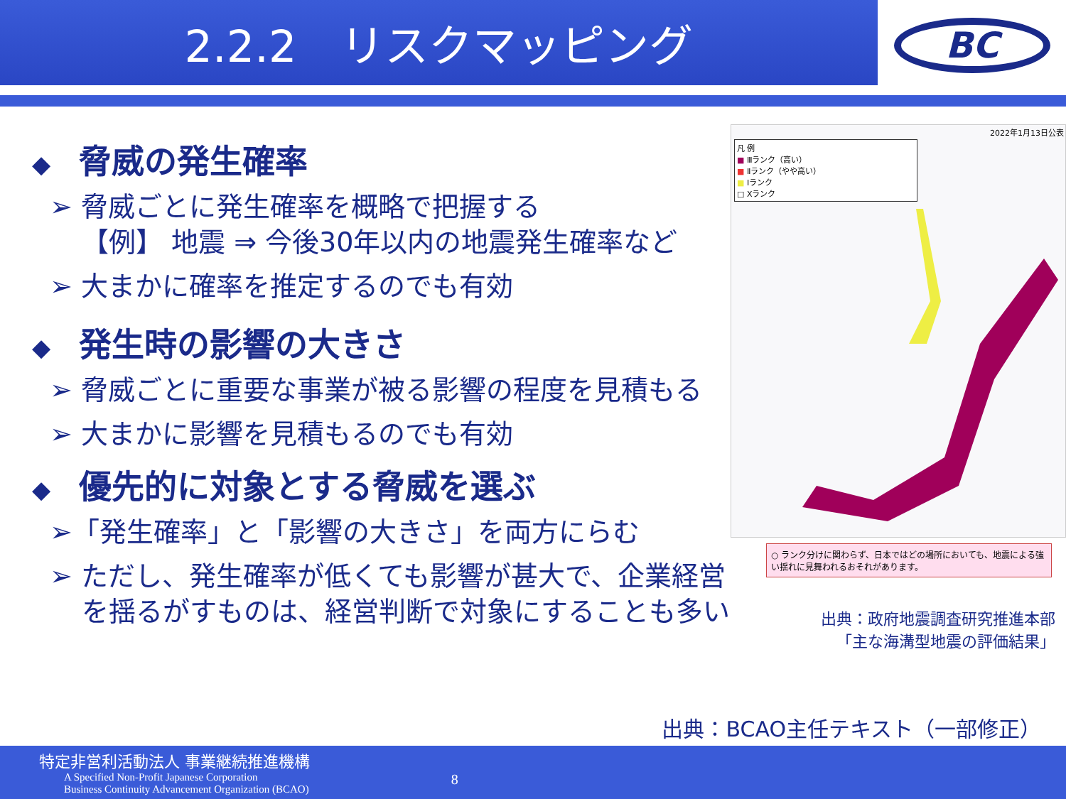2.2.2　リスクマッピング
BC
◆ 脅威の発生確率
➢ 脅威ごとに発生確率を概略で把握する
【例】 地震 ⇒ 今後30年以内の地震発生確率など
➢ 大まかに確率を推定するのでも有効
◆ 発生時の影響の大きさ
➢ 脅威ごとに重要な事業が被る影響の程度を見積もる
➢ 大まかに影響を見積もるのでも有効
◆ 優先的に対象とする脅威を選ぶ
➢「発生確率」と「影響の大きさ」を両方にらむ
➢ ただし、発生確率が低くても影響が甚大で、企業経営を揺るがすものは、経営判断で対象にすることも多い
2022年1月13日公表
凡 例
■ Ⅲランク（高い）
■ Ⅱランク（やや高い）
■ Ⅰランク
□ Xランク
○ ランク分けに関わらず、日本ではどの場所においても、地震による強い揺れに見舞われるおそれがあります。
出典：政府地震調査研究推進本部
「主な海溝型地震の評価結果」
出典：BCAO主任テキスト（一部修正）
特定非営利活動法人 事業継続推進機構
A Specified Non-Profit Japanese Corporation
Business Continuity Advancement Organization (BCAO) 8